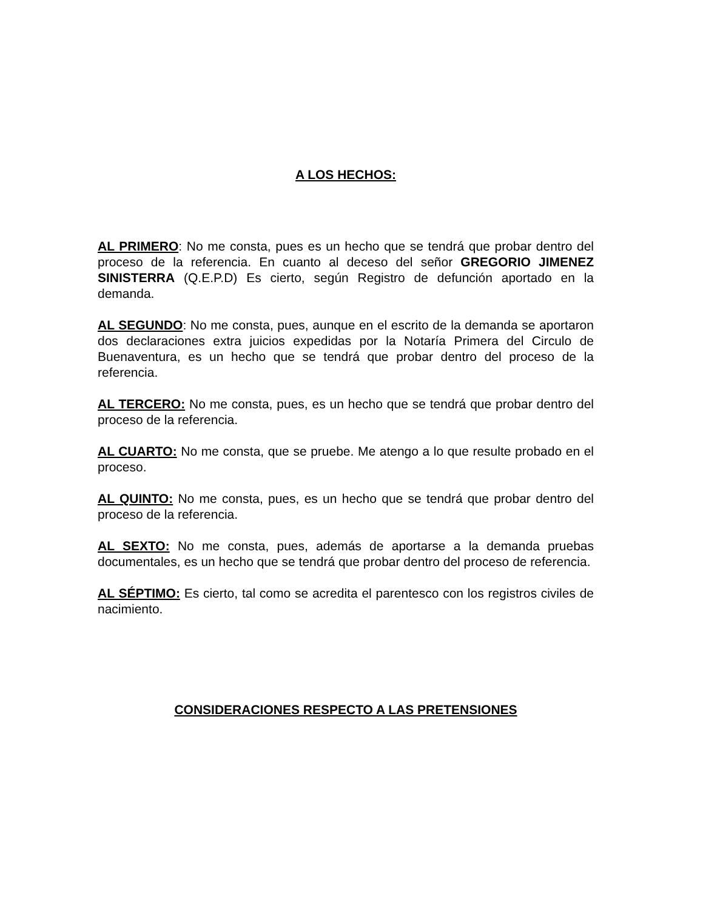A LOS HECHOS:
AL PRIMERO: No me consta, pues es un hecho que se tendrá que probar dentro del proceso de la referencia. En cuanto al deceso del señor GREGORIO JIMENEZ SINISTERRA (Q.E.P.D) Es cierto, según Registro de defunción aportado en la demanda.
AL SEGUNDO: No me consta, pues, aunque en el escrito de la demanda se aportaron dos declaraciones extra juicios expedidas por la Notaría Primera del Circulo de Buenaventura, es un hecho que se tendrá que probar dentro del proceso de la referencia.
AL TERCERO: No me consta, pues, es un hecho que se tendrá que probar dentro del proceso de la referencia.
AL CUARTO: No me consta, que se pruebe. Me atengo a lo que resulte probado en el proceso.
AL QUINTO: No me consta, pues, es un hecho que se tendrá que probar dentro del proceso de la referencia.
AL SEXTO: No me consta, pues, además de aportarse a la demanda pruebas documentales, es un hecho que se tendrá que probar dentro del proceso de referencia.
AL SÉPTIMO: Es cierto, tal como se acredita el parentesco con los registros civiles de nacimiento.
CONSIDERACIONES RESPECTO A LAS PRETENSIONES